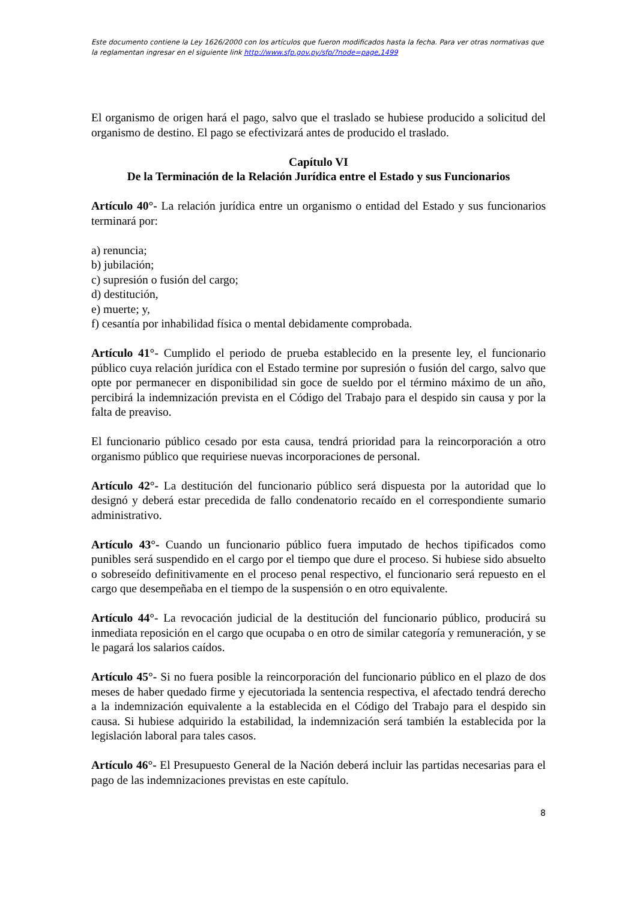Este documento contiene la Ley 1626/2000 con los artículos que fueron modificados hasta la fecha. Para ver otras normativas que la reglamentan ingresar en el siguiente link http://www.sfp.gov.py/sfp/?node=page,1499
El organismo de origen hará el pago, salvo que el traslado se hubiese producido a solicitud del organismo de destino. El pago se efectivizará antes de producido el traslado.
Capítulo VI
De la Terminación de la Relación Jurídica entre el Estado y sus Funcionarios
Artículo 40°- La relación jurídica entre un organismo o entidad del Estado y sus funcionarios terminará por:
a) renuncia;
b) jubilación;
c) supresión o fusión del cargo;
d) destitución,
e) muerte; y,
f) cesantía por inhabilidad física o mental debidamente comprobada.
Artículo 41°- Cumplido el periodo de prueba establecido en la presente ley, el funcionario público cuya relación jurídica con el Estado termine por supresión o fusión del cargo, salvo que opte por permanecer en disponibilidad sin goce de sueldo por el término máximo de un año, percibirá la indemnización prevista en el Código del Trabajo para el despido sin causa y por la falta de preaviso.
El funcionario público cesado por esta causa, tendrá prioridad para la reincorporación a otro organismo público que requiriese nuevas incorporaciones de personal.
Artículo 42°- La destitución del funcionario público será dispuesta por la autoridad que lo designó y deberá estar precedida de fallo condenatorio recaído en el correspondiente sumario administrativo.
Artículo 43°- Cuando un funcionario público fuera imputado de hechos tipificados como punibles será suspendido en el cargo por el tiempo que dure el proceso. Si hubiese sido absuelto o sobreseído definitivamente en el proceso penal respectivo, el funcionario será repuesto en el cargo que desempeñaba en el tiempo de la suspensión o en otro equivalente.
Artículo 44°- La revocación judicial de la destitución del funcionario público, producirá su inmediata reposición en el cargo que ocupaba o en otro de similar categoría y remuneración, y se le pagará los salarios caídos.
Artículo 45°- Si no fuera posible la reincorporación del funcionario público en el plazo de dos meses de haber quedado firme y ejecutoriada la sentencia respectiva, el afectado tendrá derecho a la indemnización equivalente a la establecida en el Código del Trabajo para el despido sin causa. Si hubiese adquirido la estabilidad, la indemnización será también la establecida por la legislación laboral para tales casos.
Artículo 46°- El Presupuesto General de la Nación deberá incluir las partidas necesarias para el pago de las indemnizaciones previstas en este capítulo.
8